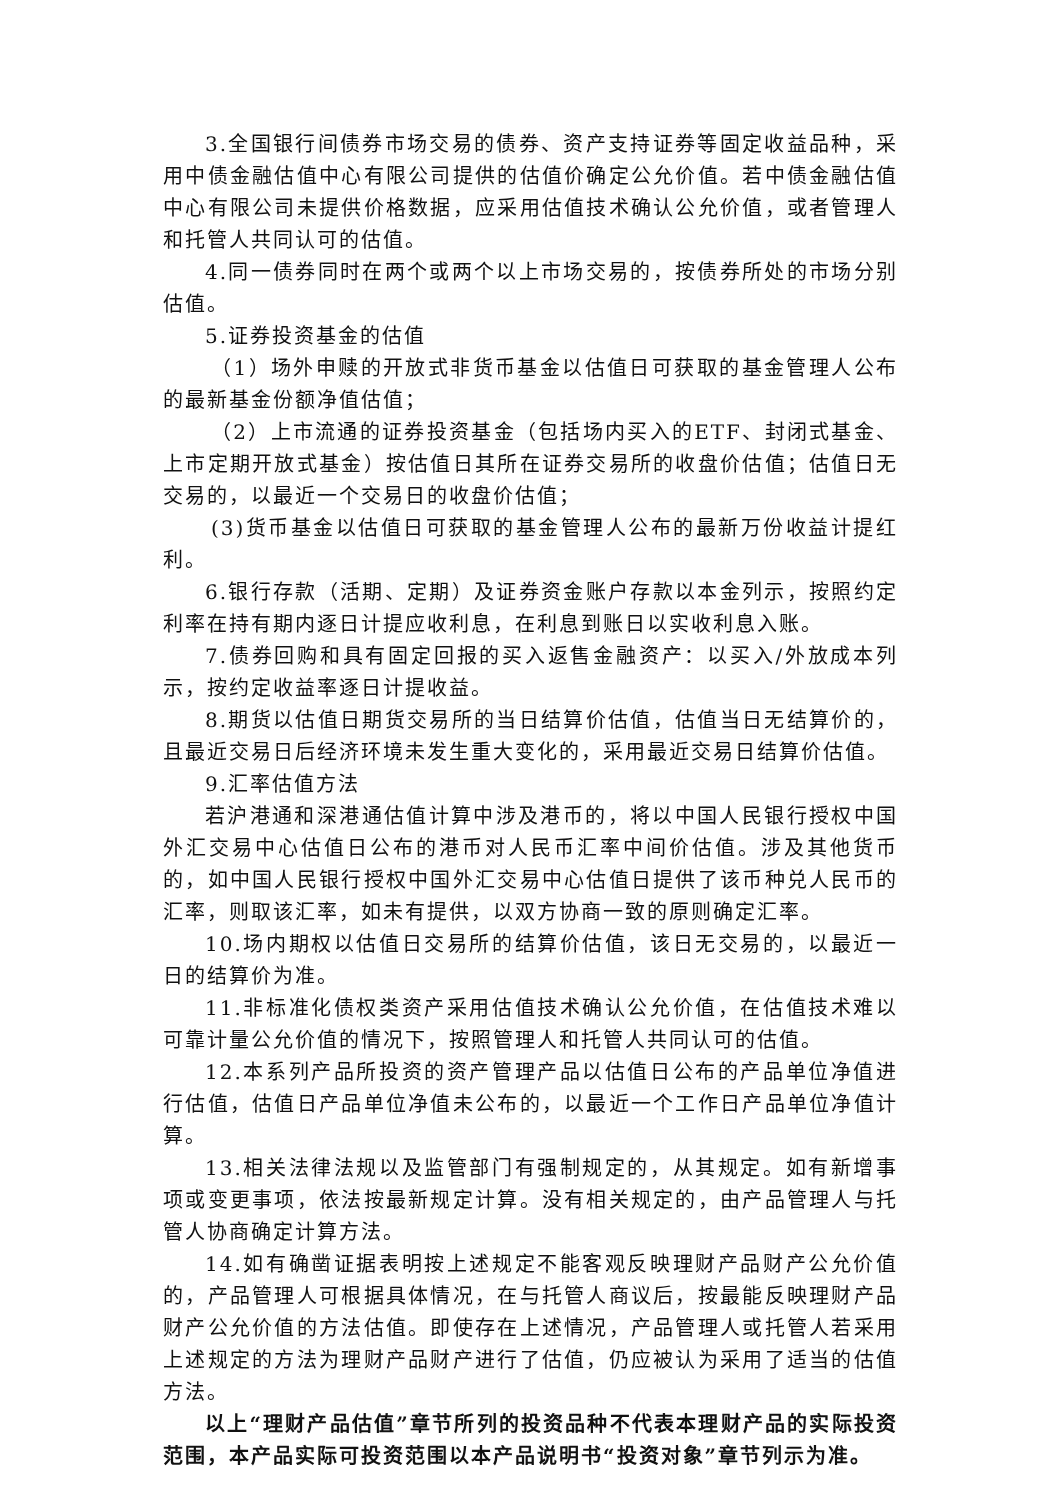3.全国银行间债券市场交易的债券、资产支持证券等固定收益品种，采用中债金融估值中心有限公司提供的估值价确定公允价值。若中债金融估值中心有限公司未提供价格数据，应采用估值技术确认公允价值，或者管理人和托管人共同认可的估值。
4.同一债券同时在两个或两个以上市场交易的，按债券所处的市场分别估值。
5.证券投资基金的估值
（1）场外申赎的开放式非货币基金以估值日可获取的基金管理人公布的最新基金份额净值估值；
（2）上市流通的证券投资基金（包括场内买入的ETF、封闭式基金、上市定期开放式基金）按估值日其所在证券交易所的收盘价估值；估值日无交易的，以最近一个交易日的收盘价估值；
(3)货币基金以估值日可获取的基金管理人公布的最新万份收益计提红利。
6.银行存款（活期、定期）及证券资金账户存款以本金列示，按照约定利率在持有期内逐日计提应收利息，在利息到账日以实收利息入账。
7.债券回购和具有固定回报的买入返售金融资产：以买入/外放成本列示，按约定收益率逐日计提收益。
8.期货以估值日期货交易所的当日结算价估值，估值当日无结算价的，且最近交易日后经济环境未发生重大变化的，采用最近交易日结算价估值。
9.汇率估值方法
若沪港通和深港通估值计算中涉及港币的，将以中国人民银行授权中国外汇交易中心估值日公布的港币对人民币汇率中间价估值。涉及其他货币的，如中国人民银行授权中国外汇交易中心估值日提供了该币种兑人民币的汇率，则取该汇率，如未有提供，以双方协商一致的原则确定汇率。
10.场内期权以估值日交易所的结算价估值，该日无交易的，以最近一日的结算价为准。
11.非标准化债权类资产采用估值技术确认公允价值，在估值技术难以可靠计量公允价值的情况下，按照管理人和托管人共同认可的估值。
12.本系列产品所投资的资产管理产品以估值日公布的产品单位净值进行估值，估值日产品单位净值未公布的，以最近一个工作日产品单位净值计算。
13.相关法律法规以及监管部门有强制规定的，从其规定。如有新增事项或变更事项，依法按最新规定计算。没有相关规定的，由产品管理人与托管人协商确定计算方法。
14.如有确凿证据表明按上述规定不能客观反映理财产品财产公允价值的，产品管理人可根据具体情况，在与托管人商议后，按最能反映理财产品财产公允价值的方法估值。即使存在上述情况，产品管理人或托管人若采用上述规定的方法为理财产品财产进行了估值，仍应被认为采用了适当的估值方法。
以上“理财产品估值”章节所列的投资品种不代表本理财产品的实际投资范围，本产品实际可投资范围以本产品说明书“投资对象”章节列示为准。